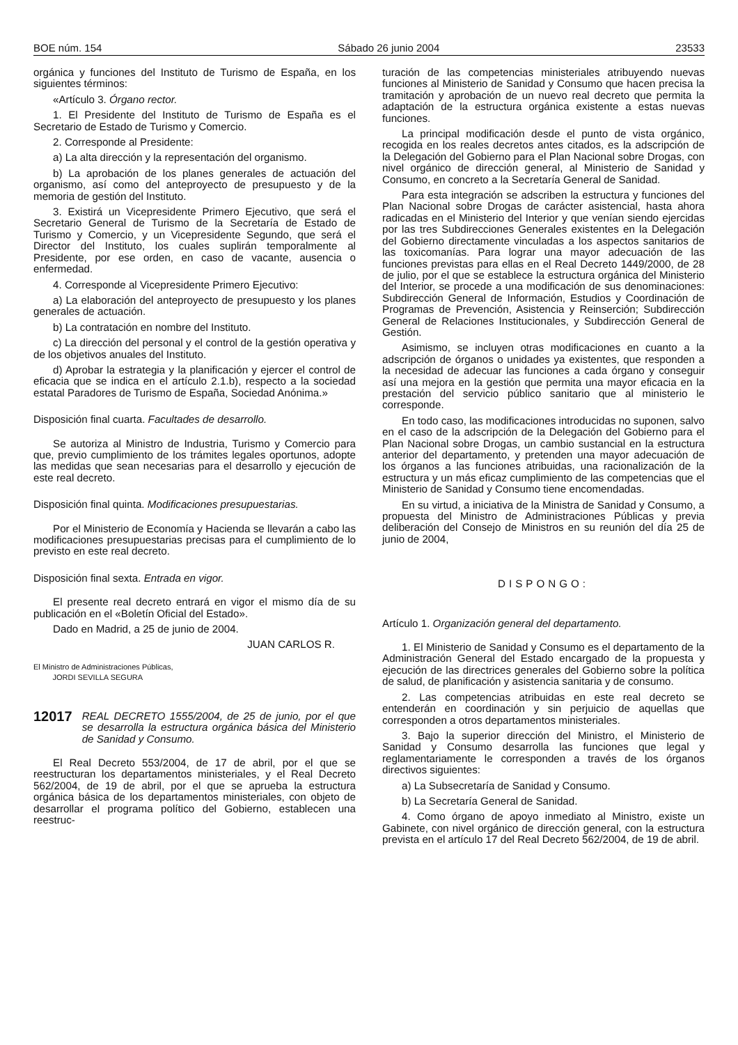BOE núm. 154 Sábado 26 junio 2004 23533
orgánica y funciones del Instituto de Turismo de España, en los siguientes términos:
«Artículo 3. Órgano rector.
1. El Presidente del Instituto de Turismo de España es el Secretario de Estado de Turismo y Comercio.
2. Corresponde al Presidente:
a) La alta dirección y la representación del organismo.
b) La aprobación de los planes generales de actuación del organismo, así como del anteproyecto de presupuesto y de la memoria de gestión del Instituto.
3. Existirá un Vicepresidente Primero Ejecutivo, que será el Secretario General de Turismo de la Secretaría de Estado de Turismo y Comercio, y un Vicepresidente Segundo, que será el Director del Instituto, los cuales suplirán temporalmente al Presidente, por ese orden, en caso de vacante, ausencia o enfermedad.
4. Corresponde al Vicepresidente Primero Ejecutivo:
a) La elaboración del anteproyecto de presupuesto y los planes generales de actuación.
b) La contratación en nombre del Instituto.
c) La dirección del personal y el control de la gestión operativa y de los objetivos anuales del Instituto.
d) Aprobar la estrategia y la planificación y ejercer el control de eficacia que se indica en el artículo 2.1.b), respecto a la sociedad estatal Paradores de Turismo de España, Sociedad Anónima.»
Disposición final cuarta. Facultades de desarrollo.
Se autoriza al Ministro de Industria, Turismo y Comercio para que, previo cumplimiento de los trámites legales oportunos, adopte las medidas que sean necesarias para el desarrollo y ejecución de este real decreto.
Disposición final quinta. Modificaciones presupuestarias.
Por el Ministerio de Economía y Hacienda se llevarán a cabo las modificaciones presupuestarias precisas para el cumplimiento de lo previsto en este real decreto.
Disposición final sexta. Entrada en vigor.
El presente real decreto entrará en vigor el mismo día de su publicación en el «Boletín Oficial del Estado».
Dado en Madrid, a 25 de junio de 2004.
JUAN CARLOS R.
El Ministro de Administraciones Públicas,
JORDI SEVILLA SEGURA
12017 REAL DECRETO 1555/2004, de 25 de junio, por el que se desarrolla la estructura orgánica básica del Ministerio de Sanidad y Consumo.
El Real Decreto 553/2004, de 17 de abril, por el que se reestructuran los departamentos ministeriales, y el Real Decreto 562/2004, de 19 de abril, por el que se aprueba la estructura orgánica básica de los departamentos ministeriales, con objeto de desarrollar el programa político del Gobierno, establecen una reestruc-
turación de las competencias ministeriales atribuyendo nuevas funciones al Ministerio de Sanidad y Consumo que hacen precisa la tramitación y aprobación de un nuevo real decreto que permita la adaptación de la estructura orgánica existente a estas nuevas funciones.
La principal modificación desde el punto de vista orgánico, recogida en los reales decretos antes citados, es la adscripción de la Delegación del Gobierno para el Plan Nacional sobre Drogas, con nivel orgánico de dirección general, al Ministerio de Sanidad y Consumo, en concreto a la Secretaría General de Sanidad.
Para esta integración se adscriben la estructura y funciones del Plan Nacional sobre Drogas de carácter asistencial, hasta ahora radicadas en el Ministerio del Interior y que venían siendo ejercidas por las tres Subdirecciones Generales existentes en la Delegación del Gobierno directamente vinculadas a los aspectos sanitarios de las toxicomanías. Para lograr una mayor adecuación de las funciones previstas para ellas en el Real Decreto 1449/2000, de 28 de julio, por el que se establece la estructura orgánica del Ministerio del Interior, se procede a una modificación de sus denominaciones: Subdirección General de Información, Estudios y Coordinación de Programas de Prevención, Asistencia y Reinserción; Subdirección General de Relaciones Institucionales, y Subdirección General de Gestión.
Asimismo, se incluyen otras modificaciones en cuanto a la adscripción de órganos o unidades ya existentes, que responden a la necesidad de adecuar las funciones a cada órgano y conseguir así una mejora en la gestión que permita una mayor eficacia en la prestación del servicio público sanitario que al ministerio le corresponde.
En todo caso, las modificaciones introducidas no suponen, salvo en el caso de la adscripción de la Delegación del Gobierno para el Plan Nacional sobre Drogas, un cambio sustancial en la estructura anterior del departamento, y pretenden una mayor adecuación de los órganos a las funciones atribuidas, una racionalización de la estructura y un más eficaz cumplimiento de las competencias que el Ministerio de Sanidad y Consumo tiene encomendadas.
En su virtud, a iniciativa de la Ministra de Sanidad y Consumo, a propuesta del Ministro de Administraciones Públicas y previa deliberación del Consejo de Ministros en su reunión del día 25 de junio de 2004,
DISPONGO:
Artículo 1. Organización general del departamento.
1. El Ministerio de Sanidad y Consumo es el departamento de la Administración General del Estado encargado de la propuesta y ejecución de las directrices generales del Gobierno sobre la política de salud, de planificación y asistencia sanitaria y de consumo.
2. Las competencias atribuidas en este real decreto se entenderán en coordinación y sin perjuicio de aquellas que corresponden a otros departamentos ministeriales.
3. Bajo la superior dirección del Ministro, el Ministerio de Sanidad y Consumo desarrolla las funciones que legal y reglamentariamente le corresponden a través de los órganos directivos siguientes:
a) La Subsecretaría de Sanidad y Consumo.
b) La Secretaría General de Sanidad.
4. Como órgano de apoyo inmediato al Ministro, existe un Gabinete, con nivel orgánico de dirección general, con la estructura prevista en el artículo 17 del Real Decreto 562/2004, de 19 de abril.